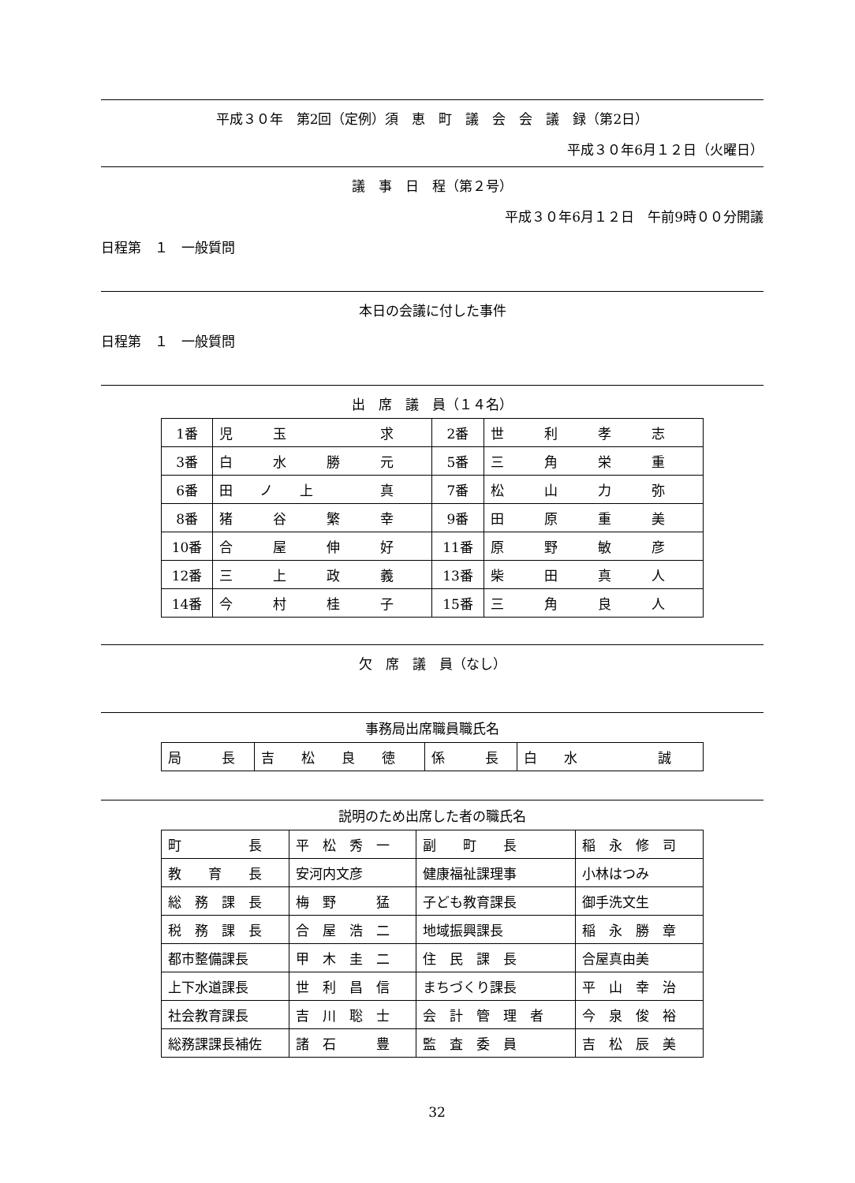平成３０年　第2回（定例）須　恵　町　議　会　会　議　録（第2日）
平成３０年6月１２日（火曜日）
議　事　日　程（第２号）
平成３０年6月１２日　午前9時００分開議
日程第　１　一般質問
本日の会議に付した事件
日程第　１　一般質問
出　席　議　員（１４名）
| 1番 | 児 玉 求 | 2番 | 世 利 孝 志 |
| 3番 | 白 水 勝 元 | 5番 | 三 角 栄 重 |
| 6番 | 田 ノ 上 真 | 7番 | 松 山 力 弥 |
| 8番 | 猪 谷 繁 幸 | 9番 | 田 原 重 美 |
| 10番 | 合 屋 伸 好 | 11番 | 原 野 敏 彦 |
| 12番 | 三 上 政 義 | 13番 | 柴 田 真 人 |
| 14番 | 今 村 桂 子 | 15番 | 三 角 良 人 |
欠　席　議　員（なし）
事務局出席職員職氏名
| 局 長 | 吉 松 良 徳 | 係 長 | 白 水 誠 |
説明のため出席した者の職氏名
| 町 長 | 平 松 秀 一 | 副 町 長 | 稲 永 修 司 |
| 教 育 長 | 安河内文彦 | 健康福祉課理事 | 小林はつみ |
| 総 務 課 長 | 梅 野 猛 | 子ども教育課長 | 御手洗文生 |
| 税 務 課 長 | 合 屋 浩 二 | 地域振興課長 | 稲 永 勝 章 |
| 都市整備課長 | 甲 木 圭 二 | 住 民 課 長 | 合屋真由美 |
| 上下水道課長 | 世 利 昌 信 | まちづくり課長 | 平 山 幸 治 |
| 社会教育課長 | 吉 川 聡 士 | 会 計 管 理 者 | 今 泉 俊 裕 |
| 総務課課長補佐 | 諸 石 豊 | 監 査 委 員 | 吉 松 辰 美 |
32